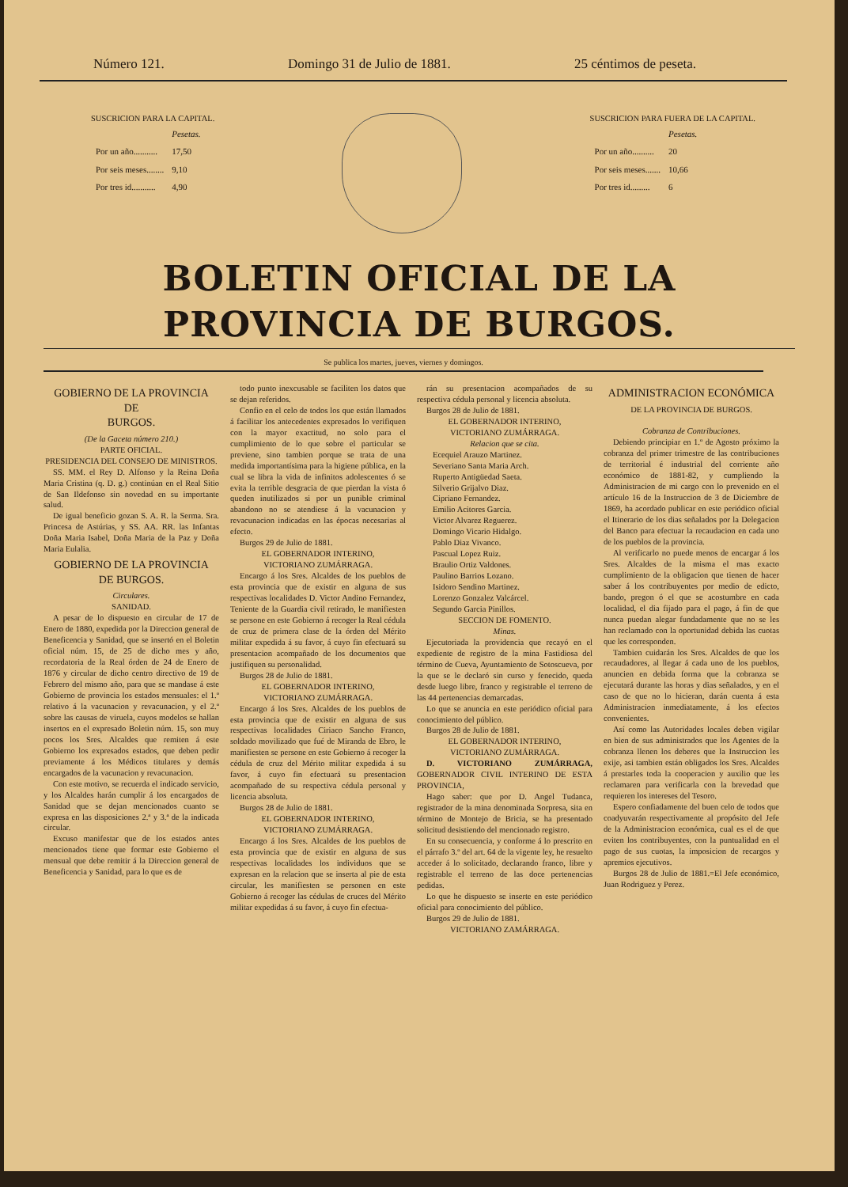Número 121. Domingo 31 de Julio de 1881. 25 céntimos de peseta.
SUSCRICION PARA LA CAPITAL.
| | Pesetas. |
| Por un año........... | 17,50 |
| Por seis meses........ | 9,10 |
| Por tres id........... | 4,90 |
SUSCRICION PARA FUERA DE LA CAPITAL.
| | Pesetas. |
| Por un año.......... | 20 |
| Por seis meses....... | 10,66 |
| Por tres id......... | 6 |
BOLETIN OFICIAL DE LA PROVINCIA DE BURGOS.
Se publica los martes, jueves, viernes y domingos.
GOBIERNO DE LA PROVINCIA
DE
BURGOS.
(De la Gaceta número 210.)
PARTE OFICIAL.
PRESIDENCIA DEL CONSEJO DE MINISTROS.
SS. MM. el Rey D. Alfonso y la Reina Doña Maria Cristina (q. D. g.) continúan en el Real Sitio de San Ildefonso sin novedad en su importante salud.
De igual beneficio gozan S. A. R. la Serma. Sra. Princesa de Astúrias, y SS. AA. RR. las Infantas Doña Maria Isabel, Doña Maria de la Paz y Doña Maria Eulalia.
GOBIERNO DE LA PROVINCIA
DE BURGOS.
Circulares.
SANIDAD.
A pesar de lo dispuesto en circular de 17 de Enero de 1880, expedida por la Direccion general de Beneficencia y Sanidad, que se insertó en el Boletin oficial núm. 15, de 25 de dicho mes y año, recordatoria de la Real órden de 24 de Enero de 1876 y circular de dicho centro directivo de 19 de Febrero del mismo año, para que se mandase á este Gobierno de provincia los estados mensuales: el 1.º relativo á la vacunacion y revacunacion, y el 2.º sobre las causas de viruela, cuyos modelos se hallan insertos en el expresado Boletin núm. 15, son muy pocos los Sres. Alcaldes que remiten á este Gobierno los expresados estados, que deben pedir previamente á los Médicos titulares y demás encargados de la vacunacion y revacunacion.
Con este motivo, se recuerda el indicado servicio, y los Alcaldes harán cumplir á los encargados de Sanidad que se dejan mencionados cuanto se expresa en las disposiciones 2.ª y 3.ª de la indicada circular.
Excuso manifestar que de los estados antes mencionados tiene que formar este Gobierno el mensual que debe remitir á la Direccion general de Beneficencia y Sanidad, para lo que es de
todo punto inexcusable se faciliten los datos que se dejan referidos.
Confio en el celo de todos los que están llamados á facilitar los antecedentes expresados lo verifiquen con la mayor exactitud, no solo para el cumplimiento de lo que sobre el particular se previene, sino tambien porque se trata de una medida importantísima para la higiene pública, en la cual se libra la vida de infinitos adolescentes ó se evita la terrible desgracia de que pierdan la vista ó queden inutilizados si por un punible criminal abandono no se atendiese á la vacunacion y revacunacion indicadas en las épocas necesarias al efecto.
Burgos 29 de Julio de 1881.
EL GOBERNADOR INTERINO,
VICTORIANO ZUMÁRRAGA.
Encargo á los Sres. Alcaldes de los pueblos de esta provincia que de existir en alguna de sus respectivas localidades D. Victor Andino Fernandez, Teniente de la Guardia civil retirado, le manifiesten se persone en este Gobierno á recoger la Real cédula de cruz de primera clase de la órden del Mérito militar expedida á su favor, á cuyo fin efectuará su presentacion acompañado de los documentos que justifiquen su personalidad.
Burgos 28 de Julio de 1881.
EL GOBERNADOR INTERINO,
VICTORIANO ZUMÁRRAGA.
Encargo á los Sres. Alcaldes de los pueblos de esta provincia que de existir en alguna de sus respectivas localidades Ciriaco Sancho Franco, soldado movilizado que fué de Miranda de Ebro, le manifiesten se persone en este Gobierno á recoger la cédula de cruz del Mérito militar expedida á su favor, á cuyo fin efectuará su presentacion acompañado de su respectiva cédula personal y licencia absoluta.
Burgos 28 de Julio de 1881.
EL GOBERNADOR INTERINO,
VICTORIANO ZUMÁRRAGA.
Encargo á los Sres. Alcaldes de los pueblos de esta provincia que de existir en alguna de sus respectivas localidades los individuos que se expresan en la relacion que se inserta al pie de esta circular, les manifiesten se personen en este Gobierno á recoger las cédulas de cruces del Mérito militar expedidas á su favor, á cuyo fin efectua-
rán su presentacion acompañados de su respectiva cédula personal y licencia absoluta.
Burgos 28 de Julio de 1881.
EL GOBERNADOR INTERINO,
VICTORIANO ZUMÁRRAGA.
Relacion que se cita.
Ecequiel Arauzo Martinez.
Severiano Santa Maria Arch.
Ruperto Antigüedad Saeta.
Silverio Grijalvo Diaz.
Cipriano Fernandez.
Emilio Acitores Garcia.
Victor Alvarez Reguerez.
Domingo Vicario Hidalgo.
Pablo Diaz Vivanco.
Pascual Lopez Ruiz.
Braulio Ortiz Valdones.
Paulino Barrios Lozano.
Isidoro Sendino Martinez.
Lorenzo Gonzalez Valcárcel.
Segundo Garcia Pinillos.
SECCION DE FOMENTO.
Minas.
Ejecutoriada la providencia que recayó en el expediente de registro de la mina Fastidiosa del término de Cueva, Ayuntamiento de Sotoscueva, por la que se le declaró sin curso y fenecido, queda desde luego libre, franco y registrable el terreno de las 44 pertenencias demarcadas.
Lo que se anuncia en este periódico oficial para conocimiento del público.
Burgos 28 de Julio de 1881.
EL GOBERNADOR INTERINO,
VICTORIANO ZUMÁRRAGA.
D. VICTORIANO ZUMÁRRAGA, GOBERNADOR CIVIL INTERINO DE ESTA PROVINCIA,
Hago saber: que por D. Angel Tudanca, registrador de la mina denominada Sorpresa, sita en término de Montejo de Bricia, se ha presentado solicitud desistiendo del mencionado registro.
En su consecuencia, y conforme á lo prescrito en el párrafo 3.º del art. 64 de la vigente ley, he resuelto acceder á lo solicitado, declarando franco, libre y registrable el terreno de las doce pertenencias pedidas.
Lo que he dispuesto se inserte en este periódico oficial para conocimiento del público.
Burgos 29 de Julio de 1881.
VICTORIANO ZAMÁRRAGA.
ADMINISTRACION ECONÓMICA
DE LA PROVINCIA DE BURGOS.
Cobranza de Contribuciones.
Debiendo principiar en 1.º de Agosto próximo la cobranza del primer trimestre de las contribuciones de territorial é industrial del corriente año económico de 1881-82, y cumpliendo la Administracion de mi cargo con lo prevenido en el artículo 16 de la Instruccion de 3 de Diciembre de 1869, ha acordado publicar en este periódico oficial el Itinerario de los dias señalados por la Delegacion del Banco para efectuar la recaudacion en cada uno de los pueblos de la provincia.
Al verificarlo no puede menos de encargar á los Sres. Alcaldes de la misma el mas exacto cumplimiento de la obligacion que tienen de hacer saber á los contribuyentes por medio de edicto, bando, pregon ó el que se acostumbre en cada localidad, el dia fijado para el pago, á fin de que nunca puedan alegar fundadamente que no se les han reclamado con la oportunidad debida las cuotas que les corresponden.
Tambien cuidarán los Sres. Alcaldes de que los recaudadores, al llegar á cada uno de los pueblos, anuncien en debida forma que la cobranza se ejecutará durante las horas y dias señalados, y en el caso de que no lo hicieran, darán cuenta á esta Administracion inmediatamente, á los efectos convenientes.
Así como las Autoridades locales deben vigilar en bien de sus administrados que los Agentes de la cobranza llenen los deberes que la Instruccion les exije, asi tambien están obligados los Sres. Alcaldes á prestarles toda la cooperacion y auxilio que les reclamaren para verificarla con la brevedad que requieren los intereses del Tesoro.
Espero confiadamente del buen celo de todos que coadyuvarán respectivamente al propósito del Jefe de la Administracion económica, cual es el de que eviten los contribuyentes, con la puntualidad en el pago de sus cuotas, la imposicion de recargos y apremios ejecutivos.
Burgos 28 de Julio de 1881.=El Jefe económico, Juan Rodriguez y Perez.